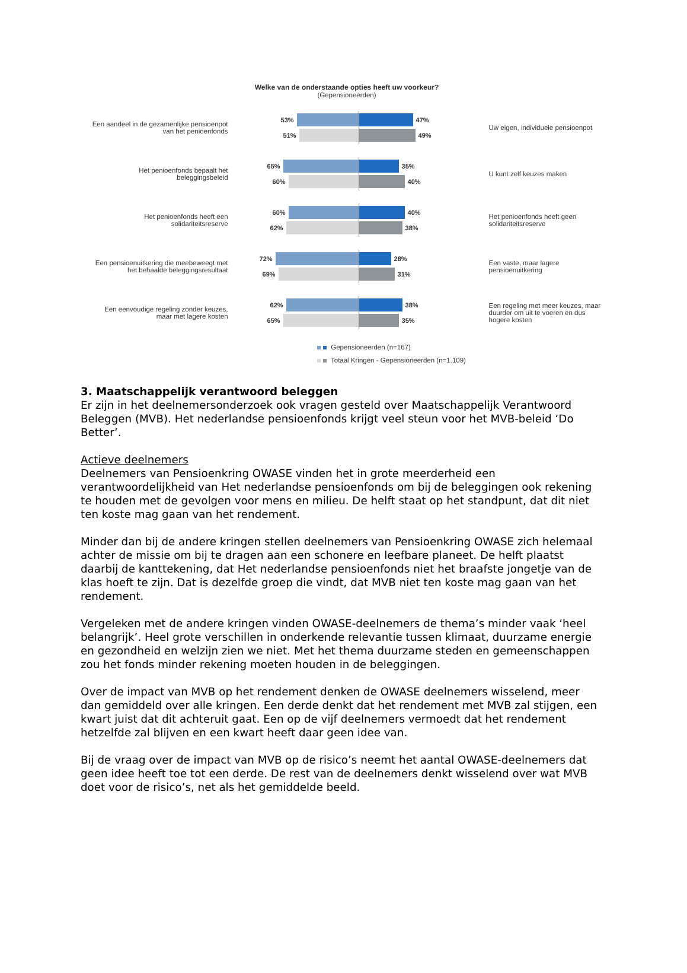Welke van de onderstaande opties heeft uw voorkeur?
(Gepensioneerden)
Een aandeel in de gezamenlijke pensioenpot van het penioenfonds
53% 47%
51% 49%
Uw eigen, individuele pensioenpot
Het penioenfonds bepaalt het beleggingsbeleid
65% 35%
60% 40%
U kunt zelf keuzes maken
Het penioenfonds heeft een solidariteitsreserve
60% 40%
62% 38%
Het penioenfonds heeft geen solidariteitsreserve
Een pensioenuitkering die meebeweegt met het behaalde beleggingsresultaat
72% 28%
69% 31%
Een vaste, maar lagere pensioenuitkering
Een eenvoudige regeling zonder keuzes, maar met lagere kosten
62% 38%
65% 35%
Een regeling met meer keuzes, maar duurder om uit te voeren en dus hogere kosten
Gepensioneerden (n=167)
Totaal Kringen - Gepensioneerden (n=1.109)
3. Maatschappelijk verantwoord beleggen
Er zijn in het deelnemersonderzoek ook vragen gesteld over Maatschappelijk Verantwoord Beleggen (MVB). Het nederlandse pensioenfonds krijgt veel steun voor het MVB-beleid ‘Do Better’.
Actieve deelnemers
Deelnemers van Pensioenkring OWASE vinden het in grote meerderheid een verantwoordelijkheid van Het nederlandse pensioenfonds om bij de beleggingen ook rekening te houden met de gevolgen voor mens en milieu. De helft staat op het standpunt, dat dit niet ten koste mag gaan van het rendement.
Minder dan bij de andere kringen stellen deelnemers van Pensioenkring OWASE zich helemaal achter de missie om bij te dragen aan een schonere en leefbare planeet. De helft plaatst daarbij de kanttekening, dat Het nederlandse pensioenfonds niet het braafste jongetje van de klas hoeft te zijn. Dat is dezelfde groep die vindt, dat MVB niet ten koste mag gaan van het rendement.
Vergeleken met de andere kringen vinden OWASE-deelnemers de thema’s minder vaak ‘heel belangrijk’. Heel grote verschillen in onderkende relevantie tussen klimaat, duurzame energie en gezondheid en welzijn zien we niet. Met het thema duurzame steden en gemeenschappen zou het fonds minder rekening moeten houden in de beleggingen.
Over de impact van MVB op het rendement denken de OWASE deelnemers wisselend, meer dan gemiddeld over alle kringen. Een derde denkt dat het rendement met MVB zal stijgen, een kwart juist dat dit achteruit gaat. Een op de vijf deelnemers vermoedt dat het rendement hetzelfde zal blijven en een kwart heeft daar geen idee van.
Bij de vraag over de impact van MVB op de risico’s neemt het aantal OWASE-deelnemers dat geen idee heeft toe tot een derde. De rest van de deelnemers denkt wisselend over wat MVB doet voor de risico’s, net als het gemiddelde beeld.